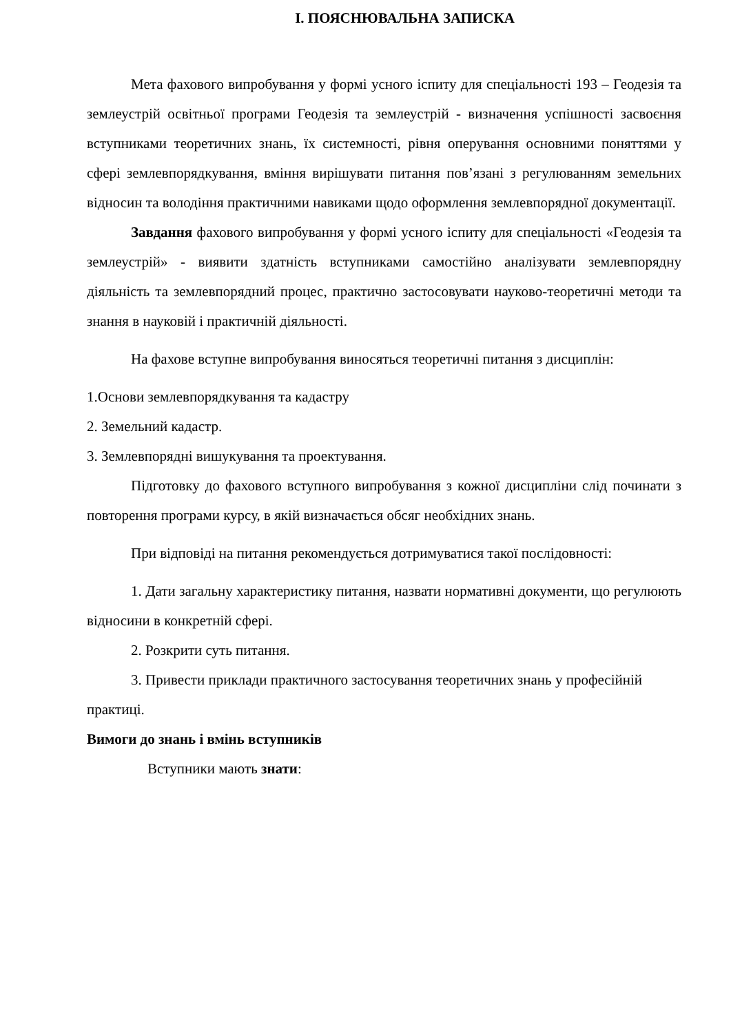І. ПОЯСНЮВАЛЬНА ЗАПИСКА
Мета фахового випробування у формі усного іспиту для спеціальності 193 – Геодезія та землеустрій освітньої програми Геодезія та землеустрій - визначення успішності засвоєння вступниками теоретичних знань, їх системності, рівня оперування основними поняттями у сфері землевпорядкування, вміння вирішувати питання пов’язані з регулюванням земельних відносин та володіння практичними навиками щодо оформлення землевпорядної документації.
Завдання фахового випробування у формі усного іспиту для спеціальності «Геодезія та землеустрій» - виявити здатність вступниками самостійно аналізувати землевпорядну діяльність та землевпорядний процес, практично застосовувати науково-теоретичні методи та знання в науковій і практичній діяльності.
На фахове вступне випробування виносяться теоретичні питання з дисциплін:
1.Основи землевпорядкування та кадастру
2. Земельний кадастр.
3. Землевпорядні вишукування та проектування.
Підготовку до фахового вступного випробування з кожної дисципліни слід починати з повторення програми курсу, в якій визначається обсяг необхідних знань.
При відповіді на питання рекомендується дотримуватися такої послідовності:
1. Дати загальну характеристику питання, назвати нормативні документи, що регулюють відносини в конкретній сфері.
2. Розкрити суть питання.
3. Привести приклади практичного застосування теоретичних знань у професійній практиці.
Вимоги до знань і вмінь вступників
Вступники мають знати: